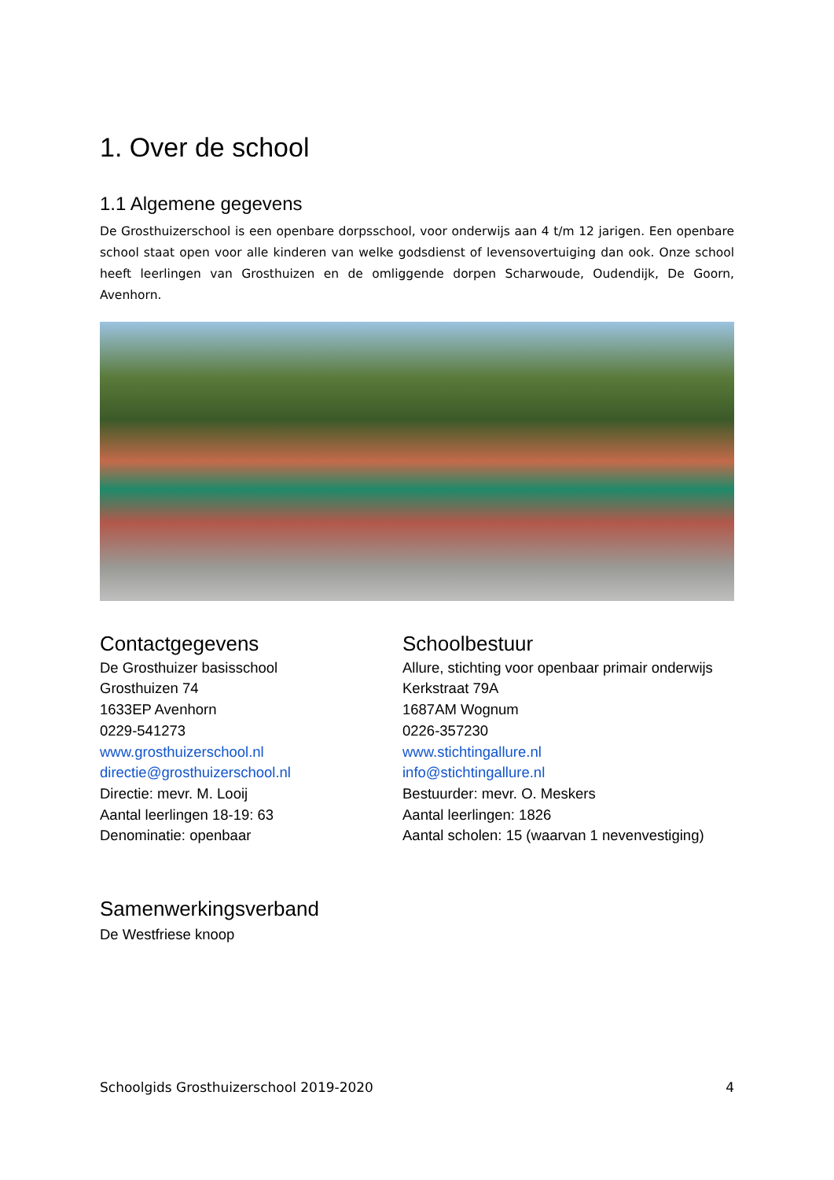1. Over de school
1.1 Algemene gegevens
De Grosthuizerschool is een openbare dorpsschool, voor onderwijs aan 4 t/m 12 jarigen. Een openbare school staat open voor alle kinderen van welke godsdienst of levensovertuiging dan ook. Onze school heeft leerlingen van Grosthuizen en de omliggende dorpen Scharwoude, Oudendijk, De Goorn, Avenhorn.
Contactgegevens
De Grosthuizer basisschool
Grosthuizen 74
1633EP Avenhorn
0229-541273
www.grosthuizerschool.nl
directie@grosthuizerschool.nl
Directie: mevr. M. Looij
Aantal leerlingen 18-19: 63
Denominatie: openbaar
Schoolbestuur
Allure, stichting voor openbaar primair onderwijs
Kerkstraat 79A
1687AM Wognum
0226-357230
www.stichtingallure.nl
info@stichtingallure.nl
Bestuurder: mevr. O. Meskers
Aantal leerlingen: 1826
Aantal scholen: 15 (waarvan 1 nevenvestiging)
Samenwerkingsverband
De Westfriese knoop
Schoolgids Grosthuizerschool 2019-2020 4